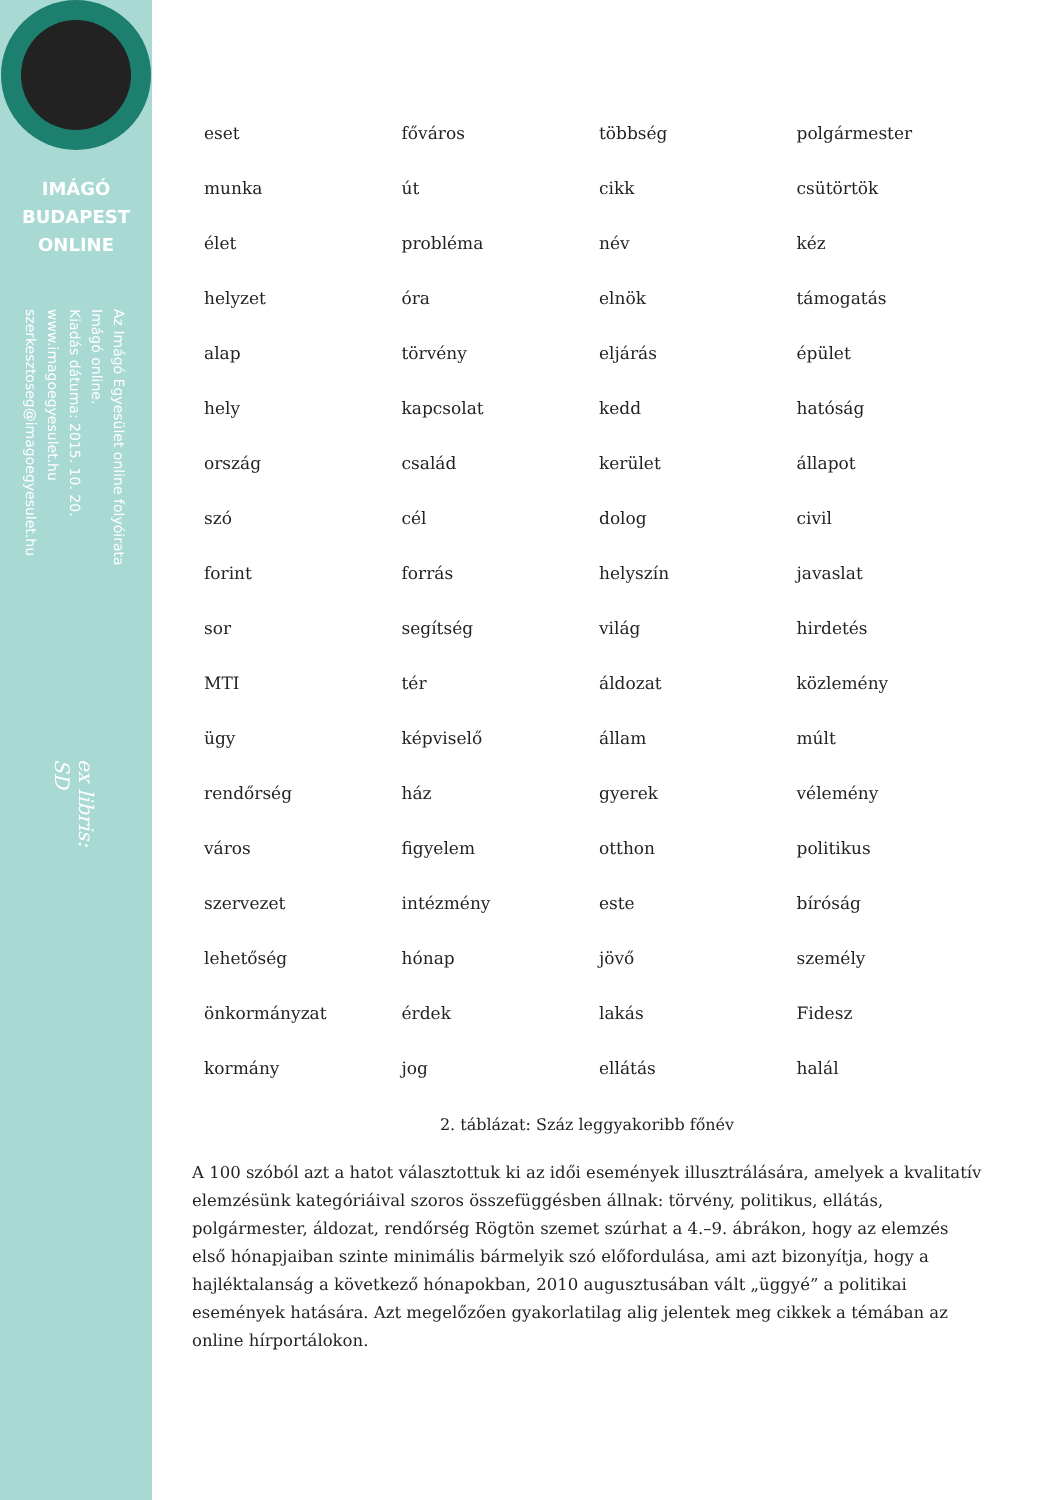IMÁGÓ
BUDAPEST
ONLINE
Az Imágó Egyesület online folyóirata Imágó online.
Kiadás dátuma: 2015. 10. 20.
www.imagoegyesulet.hu
szerkesztoseg@imagoegyesulet.hu
ex libris:
SD
| eset | főváros | többség | polgármester |
| munka | út | cikk | csütörtök |
| élet | probléma | név | kéz |
| helyzet | óra | elnök | támogatás |
| alap | törvény | eljárás | épület |
| hely | kapcsolat | kedd | hatóság |
| ország | család | kerület | állapot |
| szó | cél | dolog | civil |
| forint | forrás | helyszín | javaslat |
| sor | segítség | világ | hirdetés |
| MTI | tér | áldozat | közlemény |
| ügy | képviselő | állam | múlt |
| rendőrség | ház | gyerek | vélemény |
| város | figyelem | otthon | politikus |
| szervezet | intézmény | este | bíróság |
| lehetőség | hónap | jövő | személy |
| önkormányzat | érdek | lakás | Fidesz |
| kormány | jog | ellátás | halál |
2. táblázat: Száz leggyakoribb főnév
A 100 szóból azt a hatot választottuk ki az idői események illusztrálására, amelyek a kvalitatív elemzésünk kategóriáival szoros összefüggésben állnak: törvény, politikus, ellátás, polgármester, áldozat, rendőrség Rögtön szemet szúrhat a 4.–9. ábrákon, hogy az elemzés első hónapjaiban szinte minimális bármelyik szó előfordulása, ami azt bizonyítja, hogy a hajléktalanság a következő hónapokban, 2010 augusztusában vált „üggyé” a politikai események hatására. Azt megelőzően gyakorlatilag alig jelentek meg cikkek a témában az online hírportálokon.